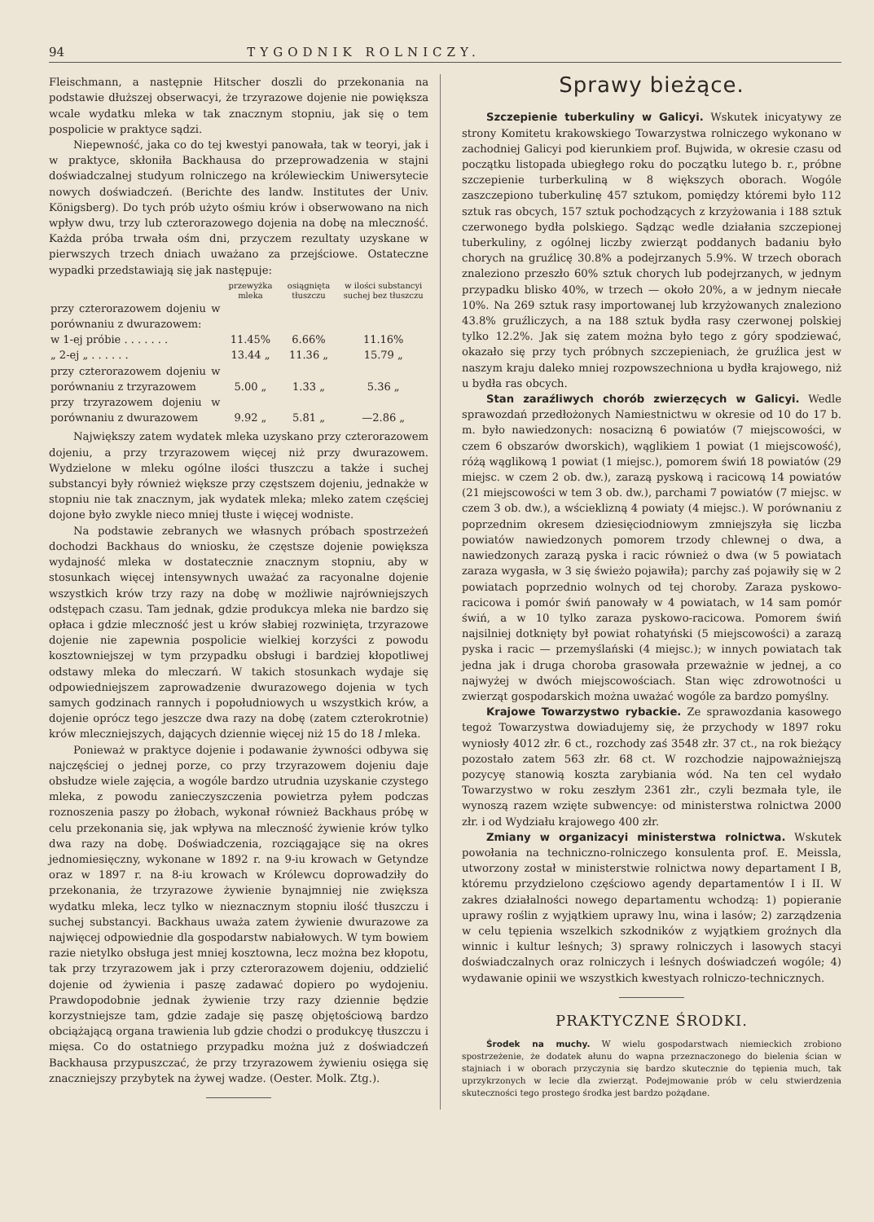94 TYGODNIK ROLNICZY.
Fleischmann, a następnie Hitscher doszli do przekonania na podstawie dłuższej obserwacyi, że trzyrazowe dojenie nie powiększa wcale wydatku mleka w tak znacznym stopniu, jak się o tem pospolicie w praktyce sądzi.
Niepewność, jaka co do tej kwestyi panowała, tak w teoryi, jak i w praktyce, skłoniła Backhausa do przeprowadzenia w stajni doświadczalnej studyum rolniczego na królewieckim Uniwersytecie nowych doświadczeń. (Berichte des landw. Institutes der Univ. Königsberg). Do tych prób użyto ośmiu krów i obserwowano na nich wpływ dwu, trzy lub czterorazowego dojenia na dobę na mleczność. Każda próba trwała ośm dni, przyczem rezultaty uzyskane w pierwszych trzech dniach uważano za przejściowe. Ostateczne wypadki przedstawiają się jak następuje:
| | przewyżka mleka | osiągnięta tłuszczu | w ilości substancyi suchej bez tłuszczu |
| --- | --- | --- | --- |
| przy czterorazowem dojeniu w porównaniu z dwurazowem: | | | |
| w 1-ej próbie . . . . . . . | 11.45% | 6.66% | 11.16% |
| „ 2-ej „ . . . . . . | 13.44 „ | 11.36 „ | 15.79 „ |
| przy czterorazowem dojeniu w porównaniu z trzyrazowem | 5.00 „ | 1.33 „ | 5.36 „ |
| przy trzyrazowem dojeniu w porównaniu z dwurazowem | 9.92 „ | 5.81 „ | —2.86 „ |
Największy zatem wydatek mleka uzyskano przy czterorazowem dojeniu, a przy trzyrazowem więcej niż przy dwurazowem. Wydzielone w mleku ogólne ilości tłuszczu a także i suchej substancyi były również większe przy częstszem dojeniu, jednakże w stopniu nie tak znacznym, jak wydatek mleka; mleko zatem częściej dojone było zwykle nieco mniej tłuste i więcej wodniste.
Na podstawie zebranych we własnych próbach spostrzeżeń dochodzi Backhaus do wniosku, że częstsze dojenie powiększa wydajność mleka w dostatecznie znacznym stopniu, aby w stosunkach więcej intensywnych uważać za racyonalne dojenie wszystkich krów trzy razy na dobę w możliwie najrówniejszych odstępach czasu. Tam jednak, gdzie produkcya mleka nie bardzo się opłaca i gdzie mleczność jest u krów słabiej rozwinięta, trzyrazowe dojenie nie zapewnia pospolicie wielkiej korzyści z powodu kosztowniejszej w tym przypadku obsługi i bardziej kłopotliwej odstawy mleka do mleczarń. W takich stosunkach wydaje się odpowiedniejszem zaprowadzenie dwurazowego dojenia w tych samych godzinach rannych i popołudniowych u wszystkich krów, a dojenie oprócz tego jeszcze dwa razy na dobę (zatem czterokrotnie) krów mleczniejszych, dających dziennie więcej niż 15 do 18 l mleka.
Ponieważ w praktyce dojenie i podawanie żywności odbywa się najczęściej o jednej porze, co przy trzyrazowem dojeniu daje obsłudze wiele zajęcia, a wogóle bardzo utrudnia uzyskanie czystego mleka, z powodu zanieczyszczenia powietrza pyłem podczas roznoszenia paszy po żłobach, wykonał również Backhaus próbę w celu przekonania się, jak wpływa na mleczność żywienie krów tylko dwa razy na dobę. Doświadczenia, rozciągające się na okres jednomiesięczny, wykonane w 1892 r. na 9-iu krowach w Getyndze oraz w 1897 r. na 8-iu krowach w Królewcu doprowadziły do przekonania, że trzyrazowe żywienie bynajmniej nie zwiększa wydatku mleka, lecz tylko w nieznacznym stopniu ilość tłuszczu i suchej substancyi. Backhaus uważa zatem żywienie dwurazowe za najwięcej odpowiednie dla gospodarstw nabiałowych. W tym bowiem razie nietylko obsługa jest mniej kosztowna, lecz można bez kłopotu, tak przy trzyrazowem jak i przy czterorazowem dojeniu, oddzielić dojenie od żywienia i paszę zadawać dopiero po wydojeniu. Prawdopodobnie jednak żywienie trzy razy dziennie będzie korzystniejsze tam, gdzie zadaje się paszę objętościową bardzo obciążającą organa trawienia lub gdzie chodzi o produkcyę tłuszczu i mięsa. Co do ostatniego przypadku można już z doświadczeń Backhausa przypuszczać, że przy trzyrazowem żywieniu osięga się znaczniejszy przybytek na żywej wadze. (Oester. Molk. Ztg.).
Sprawy bieżące.
Szczepienie tuberkuliny w Galicyi. Wskutek inicyatywy ze strony Komitetu krakowskiego Towarzystwa rolniczego wykonano w zachodniej Galicyi pod kierunkiem prof. Bujwida, w okresie czasu od początku listopada ubiegłego roku do początku lutego b. r., próbne szczepienie turberkuliną w 8 większych oborach. Wogóle zaszczepiono tuberkulinę 457 sztukom, pomiędzy któremi było 112 sztuk ras obcych, 157 sztuk pochodzących z krzyżowania i 188 sztuk czerwonego bydła polskiego. Sądząc wedle działania szczepionej tuberkuliny, z ogólnej liczby zwierząt poddanych badaniu było chorych na gruźlicę 30.8% a podejrzanych 5.9%. W trzech oborach znaleziono przeszło 60% sztuk chorych lub podejrzanych, w jednym przypadku blisko 40%, w trzech — około 20%, a w jednym niecałe 10%. Na 269 sztuk rasy importowanej lub krzyżowanych znaleziono 43.8% gruźliczych, a na 188 sztuk bydła rasy czerwonej polskiej tylko 12.2%. Jak się zatem można było tego z góry spodziewać, okazało się przy tych próbnych szczepieniach, że gruźlica jest w naszym kraju daleko mniej rozpowszechniona u bydła krajowego, niż u bydła ras obcych.
Stan zaraźliwych chorób zwierzęcych w Galicyi. Wedle sprawozdań przedłożonych Namiestnictwu w okresie od 10 do 17 b. m. było nawiedzonych: nosacizną 6 powiatów (7 miejscowości, w czem 6 obszarów dworskich), wąglikiem 1 powiat (1 miejscowość), różą wąglikową 1 powiat (1 miejsc.), pomorem świń 18 powiatów (29 miejsc. w czem 2 ob. dw.), zarazą pyskową i racicową 14 powiatów (21 miejscowości w tem 3 ob. dw.), parchami 7 powiatów (7 miejsc. w czem 3 ob. dw.), a wścieklizną 4 powiaty (4 miejsc.). W porównaniu z poprzednim okresem dziesięciodniowym zmniejszyła się liczba powiatów nawiedzonych pomorem trzody chlewnej o dwa, a nawiedzonych zarazą pyska i racic również o dwa (w 5 powiatach zaraza wygasła, w 3 się świeżo pojawiła); parchy zaś pojawiły się w 2 powiatach poprzednio wolnych od tej choroby. Zaraza pyskowo-racicowa i pomór świń panowały w 4 powiatach, w 14 sam pomór świń, a w 10 tylko zaraza pyskowo-racicowa. Pomorem świń najsilniej dotknięty był powiat rohatyński (5 miejscowości) a zarazą pyska i racic — przemyślański (4 miejsc.); w innych powiatach tak jedna jak i druga choroba grasowała przeważnie w jednej, a co najwyżej w dwóch miejscowościach. Stan więc zdrowotności u zwierząt gospodarskich można uważać wogóle za bardzo pomyślny.
Krajowe Towarzystwo rybackie. Ze sprawozdania kasowego tegoż Towarzystwa dowiadujemy się, że przychody w 1897 roku wyniosły 4012 złr. 6 ct., rozchody zaś 3548 złr. 37 ct., na rok bieżący pozostało zatem 563 złr. 68 ct. W rozchodzie najpoważniejszą pozycyę stanowią koszta zarybiania wód. Na ten cel wydało Towarzystwo w roku zeszłym 2361 złr., czyli bezmała tyle, ile wynoszą razem wzięte subwencye: od ministerstwa rolnictwa 2000 złr. i od Wydziału krajowego 400 złr.
Zmiany w organizacyi ministerstwa rolnictwa. Wskutek powołania na techniczno-rolniczego konsulenta prof. E. Meissla, utworzony został w ministerstwie rolnictwa nowy departament I B, któremu przydzielono częściowo agendy departamentów I i II. W zakres działalności nowego departamentu wchodzą: 1) popieranie uprawy roślin z wyjątkiem uprawy lnu, wina i lasów; 2) zarządzenia w celu tępienia wszelkich szkodników z wyjątkiem groźnych dla winnic i kultur leśnych; 3) sprawy rolniczych i lasowych stacyi doświadczalnych oraz rolniczych i leśnych doświadczeń wogóle; 4) wydawanie opinii we wszystkich kwestyach rolniczo-technicznych.
PRAKTYCZNE ŚRODKI.
Środek na muchy. W wielu gospodarstwach niemieckich zrobiono spostrzeżenie, że dodatek ałunu do wapna przeznaczonego do bielenia ścian w stajniach i w oborach przyczynia się bardzo skutecznie do tępienia much, tak uprzykrzonych w lecie dla zwierząt. Podejmowanie prób w celu stwierdzenia skuteczności tego prostego środka jest bardzo pożądane.